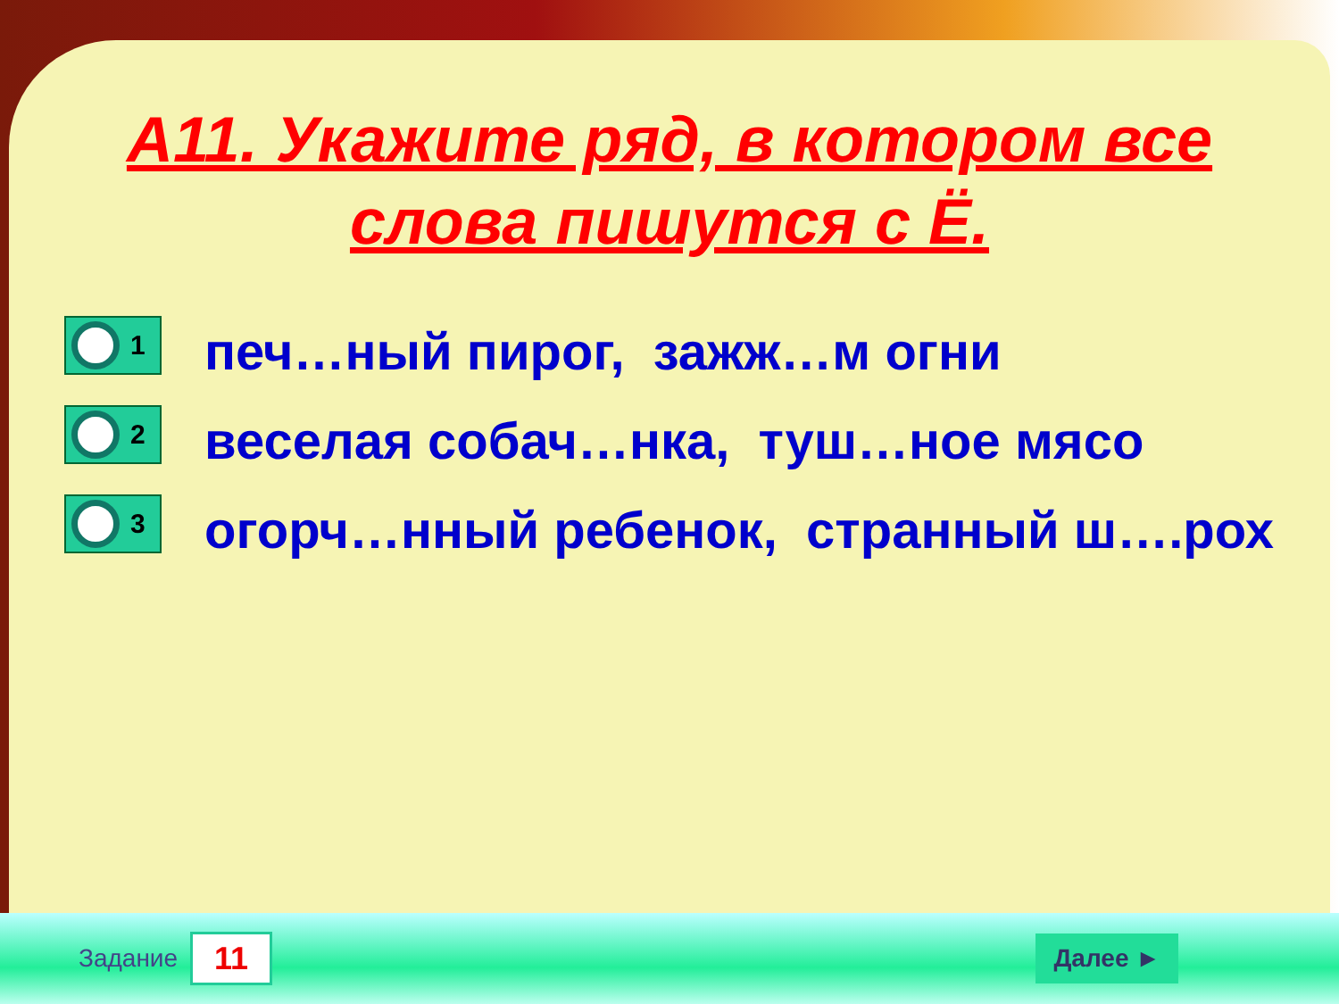А11. Укажите ряд, в котором все
слова пишутся с Ё.
1
печ…ный пирог, зажж…м огни
2
веселая собач…нка, туш…ное мясо
3
огорч…нный ребенок, странный ш….рох
Задание 11 Далее ►